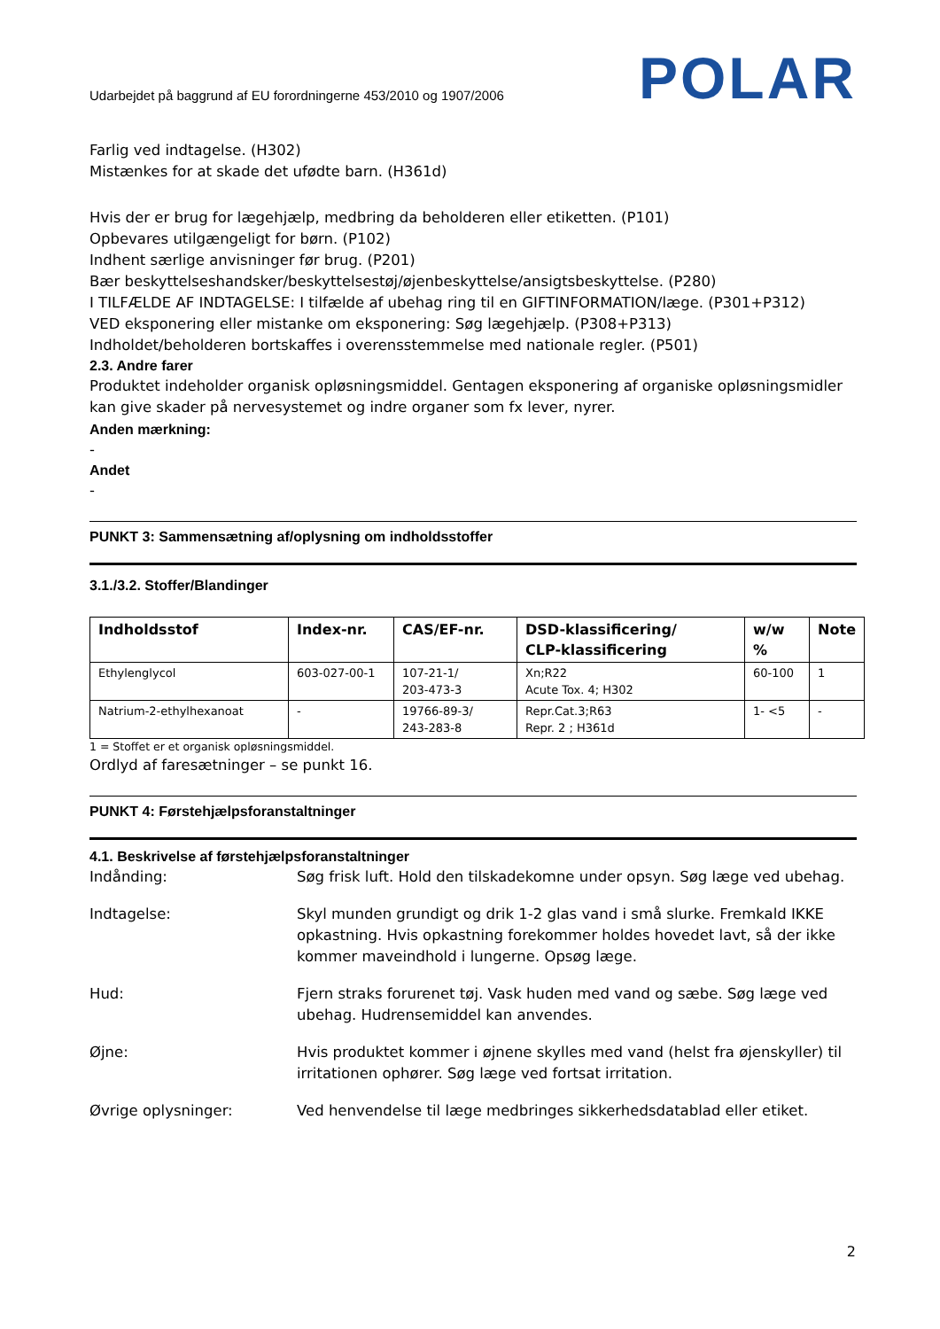Udarbejdet på baggrund af EU forordningerne 453/2010 og 1907/2006 POLAR
Farlig ved indtagelse. (H302)
Mistænkes for at skade det ufødte barn. (H361d)
Hvis der er brug for lægehjælp, medbring da beholderen eller etiketten. (P101)
Opbevares utilgængeligt for børn. (P102)
Indhent særlige anvisninger før brug. (P201)
Bær beskyttelseshandsker/beskyttelsestøj/øjenbeskyttelse/ansigtsbeskyttelse. (P280)
I TILFÆLDE AF INDTAGELSE: I tilfælde af ubehag ring til en GIFTINFORMATION/læge. (P301+P312)
VED eksponering eller mistanke om eksponering: Søg lægehjælp. (P308+P313)
Indholdet/beholderen bortskaffes i overensstemmelse med nationale regler. (P501)
2.3. Andre farer
Produktet indeholder organisk opløsningsmiddel. Gentagen eksponering af organiske opløsningsmidler kan give skader på nervesystemet og indre organer som fx lever, nyrer.
Anden mærkning:
-
Andet
-
PUNKT 3: Sammensætning af/oplysning om indholdsstoffer
3.1./3.2. Stoffer/Blandinger
| Indholdsstof | Index-nr. | CAS/EF-nr. | DSD-klassificering/ CLP-klassificering | w/w % | Note |
| --- | --- | --- | --- | --- | --- |
| Ethylenglycol | 603-027-00-1 | 107-21-1/ 203-473-3 | Xn;R22 Acute Tox. 4; H302 | 60-100 | 1 |
| Natrium-2-ethylhexanoat | - | 19766-89-3/ 243-283-8 | Repr.Cat.3;R63 Repr. 2 ; H361d | 1- <5 | - |
1 = Stoffet er et organisk opløsningsmiddel.
Ordlyd af faresætninger – se punkt 16.
PUNKT 4: Førstehjælpsforanstaltninger
4.1. Beskrivelse af førstehjælpsforanstaltninger
Indånding: Søg frisk luft. Hold den tilskadekomne under opsyn. Søg læge ved ubehag.
Indtagelse: Skyl munden grundigt og drik 1-2 glas vand i små slurke. Fremkald IKKE opkastning. Hvis opkastning forekommer holdes hovedet lavt, så der ikke kommer maveindhold i lungerne. Opsøg læge.
Hud: Fjern straks forurenet tøj. Vask huden med vand og sæbe. Søg læge ved ubehag. Hudrensemiddel kan anvendes.
Øjne: Hvis produktet kommer i øjnene skylles med vand (helst fra øjenskyller) til irritationen ophører. Søg læge ved fortsat irritation.
Øvrige oplysninger: Ved henvendelse til læge medbringes sikkerhedsdatablad eller etiket.
2